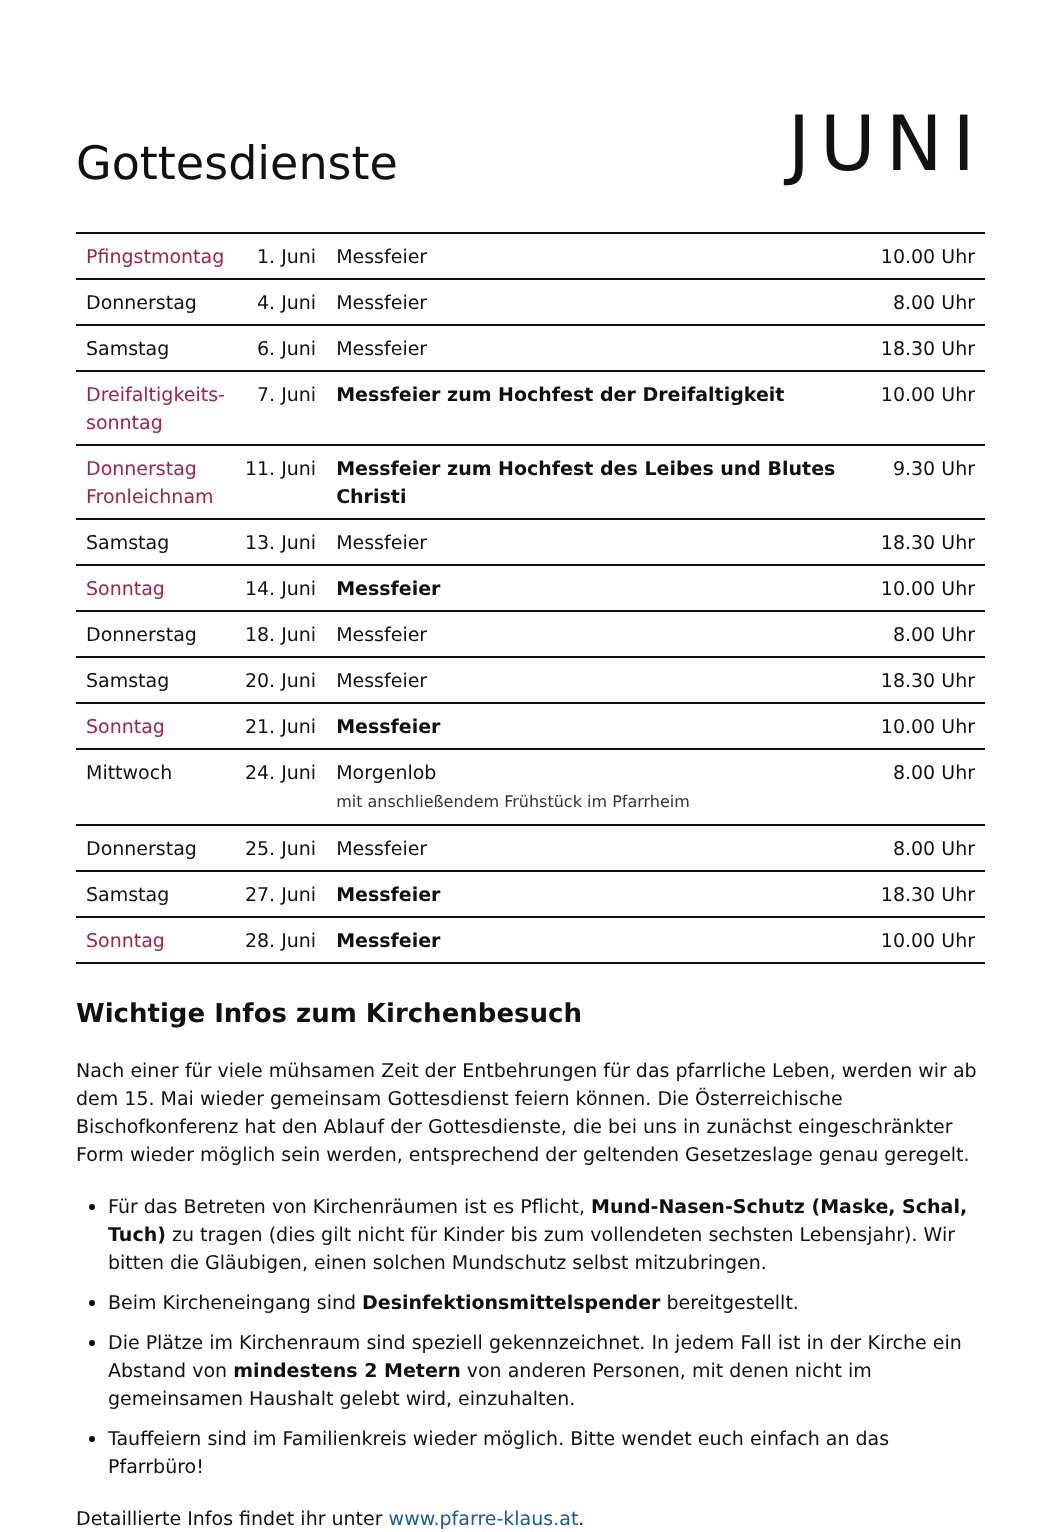Gottesdienste
JUNI
| Pfingstmontag | 1. Juni | Messfeier | 10.00 Uhr |
| Donnerstag | 4. Juni | Messfeier | 8.00 Uhr |
| Samstag | 6. Juni | Messfeier | 18.30 Uhr |
| Dreifaltigkeits- sonntag | 7. Juni | Messfeier zum Hochfest der Dreifaltigkeit | 10.00 Uhr |
| Donnerstag Fronleichnam | 11. Juni | Messfeier zum Hochfest des Leibes und Blutes Christi | 9.30 Uhr |
| Samstag | 13. Juni | Messfeier | 18.30 Uhr |
| Sonntag | 14. Juni | Messfeier | 10.00 Uhr |
| Donnerstag | 18. Juni | Messfeier | 8.00 Uhr |
| Samstag | 20. Juni | Messfeier | 18.30 Uhr |
| Sonntag | 21. Juni | Messfeier | 10.00 Uhr |
| Mittwoch | 24. Juni | Morgenlob mit anschließendem Frühstück im Pfarrheim | 8.00 Uhr |
| Donnerstag | 25. Juni | Messfeier | 8.00 Uhr |
| Samstag | 27. Juni | Messfeier | 18.30 Uhr |
| Sonntag | 28. Juni | Messfeier | 10.00 Uhr |
Wichtige Infos zum Kirchenbesuch
Nach einer für viele mühsamen Zeit der Entbehrungen für das pfarrliche Leben, werden wir ab dem 15. Mai wieder gemeinsam Gottesdienst feiern können. Die Österreichische Bischofkonferenz hat den Ablauf der Gottesdienste, die bei uns in zunächst eingeschränkter Form wieder möglich sein werden, entsprechend der geltenden Gesetzeslage genau geregelt.
Für das Betreten von Kirchenräumen ist es Pflicht, Mund-Nasen-Schutz (Maske, Schal, Tuch) zu tragen (dies gilt nicht für Kinder bis zum vollendeten sechsten Lebensjahr). Wir bitten die Gläubigen, einen solchen Mundschutz selbst mitzubringen.
Beim Kircheneingang sind Desinfektionsmittelspender bereitgestellt.
Die Plätze im Kirchenraum sind speziell gekennzeichnet. In jedem Fall ist in der Kirche ein Abstand von mindestens 2 Metern von anderen Personen, mit denen nicht im gemeinsamen Haushalt gelebt wird, einzuhalten.
Tauffeiern sind im Familienkreis wieder möglich. Bitte wendet euch einfach an das Pfarrbüro!
Detaillierte Infos findet ihr unter www.pfarre-klaus.at.